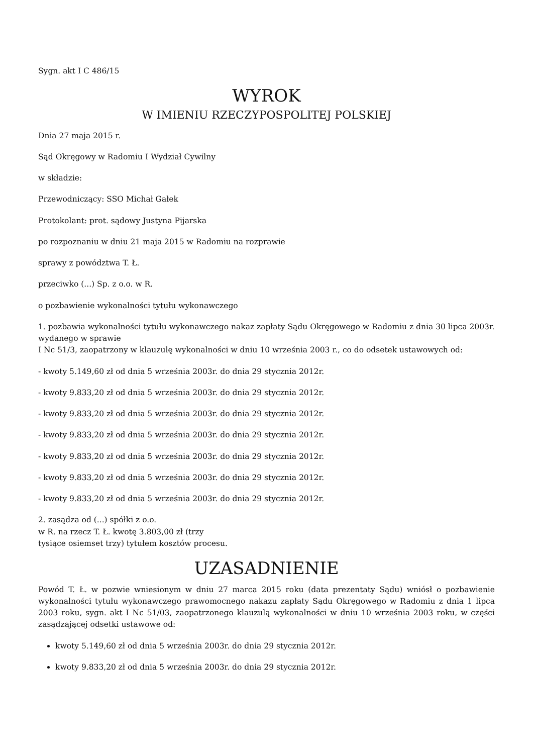Sygn. akt I C 486/15
WYROK
W IMIENIU RZECZYPOSPOLITEJ POLSKIEJ
Dnia 27 maja 2015 r.
Sąd Okręgowy w Radomiu I Wydział Cywilny
w składzie:
Przewodniczący: SSO Michał Gałek
Protokolant: prot. sądowy Justyna Pijarska
po rozpoznaniu w dniu 21 maja 2015 w Radomiu na rozprawie
sprawy z powództwa T. Ł.
przeciwko (...) Sp. z o.o. w R.
o pozbawienie wykonalności tytułu wykonawczego
1. pozbawia wykonalności tytułu wykonawczego nakaz zapłaty Sądu Okręgowego w Radomiu z dnia 30 lipca 2003r. wydanego w sprawie
I Nc 51/3, zaopatrzony w klauzulę wykonalności w dniu 10 września 2003 r., co do odsetek ustawowych od:
- kwoty 5.149,60 zł od dnia 5 września 2003r. do dnia 29 stycznia 2012r.
- kwoty 9.833,20 zł od dnia 5 września 2003r. do dnia 29 stycznia 2012r.
- kwoty 9.833,20 zł od dnia 5 września 2003r. do dnia 29 stycznia 2012r.
- kwoty 9.833,20 zł od dnia 5 września 2003r. do dnia 29 stycznia 2012r.
- kwoty 9.833,20 zł od dnia 5 września 2003r. do dnia 29 stycznia 2012r.
- kwoty 9.833,20 zł od dnia 5 września 2003r. do dnia 29 stycznia 2012r.
- kwoty 9.833,20 zł od dnia 5 września 2003r. do dnia 29 stycznia 2012r.
2. zasądza od (...) spółki z o.o.
w R. na rzecz T. Ł. kwotę 3.803,00 zł (trzy
tysiące osiemset trzy) tytułem kosztów procesu.
UZASADNIENIE
Powód T. Ł. w pozwie wniesionym w dniu 27 marca 2015 roku (data prezentaty Sądu) wniósł o pozbawienie wykonalności tytułu wykonawczego prawomocnego nakazu zapłaty Sądu Okręgowego w Radomiu z dnia 1 lipca 2003 roku, sygn. akt I Nc 51/03, zaopatrzonego klauzulą wykonalności w dniu 10 września 2003 roku, w części zasądzającej odsetki ustawowe od:
kwoty 5.149,60 zł od dnia 5 września 2003r. do dnia 29 stycznia 2012r.
kwoty 9.833,20 zł od dnia 5 września 2003r. do dnia 29 stycznia 2012r.